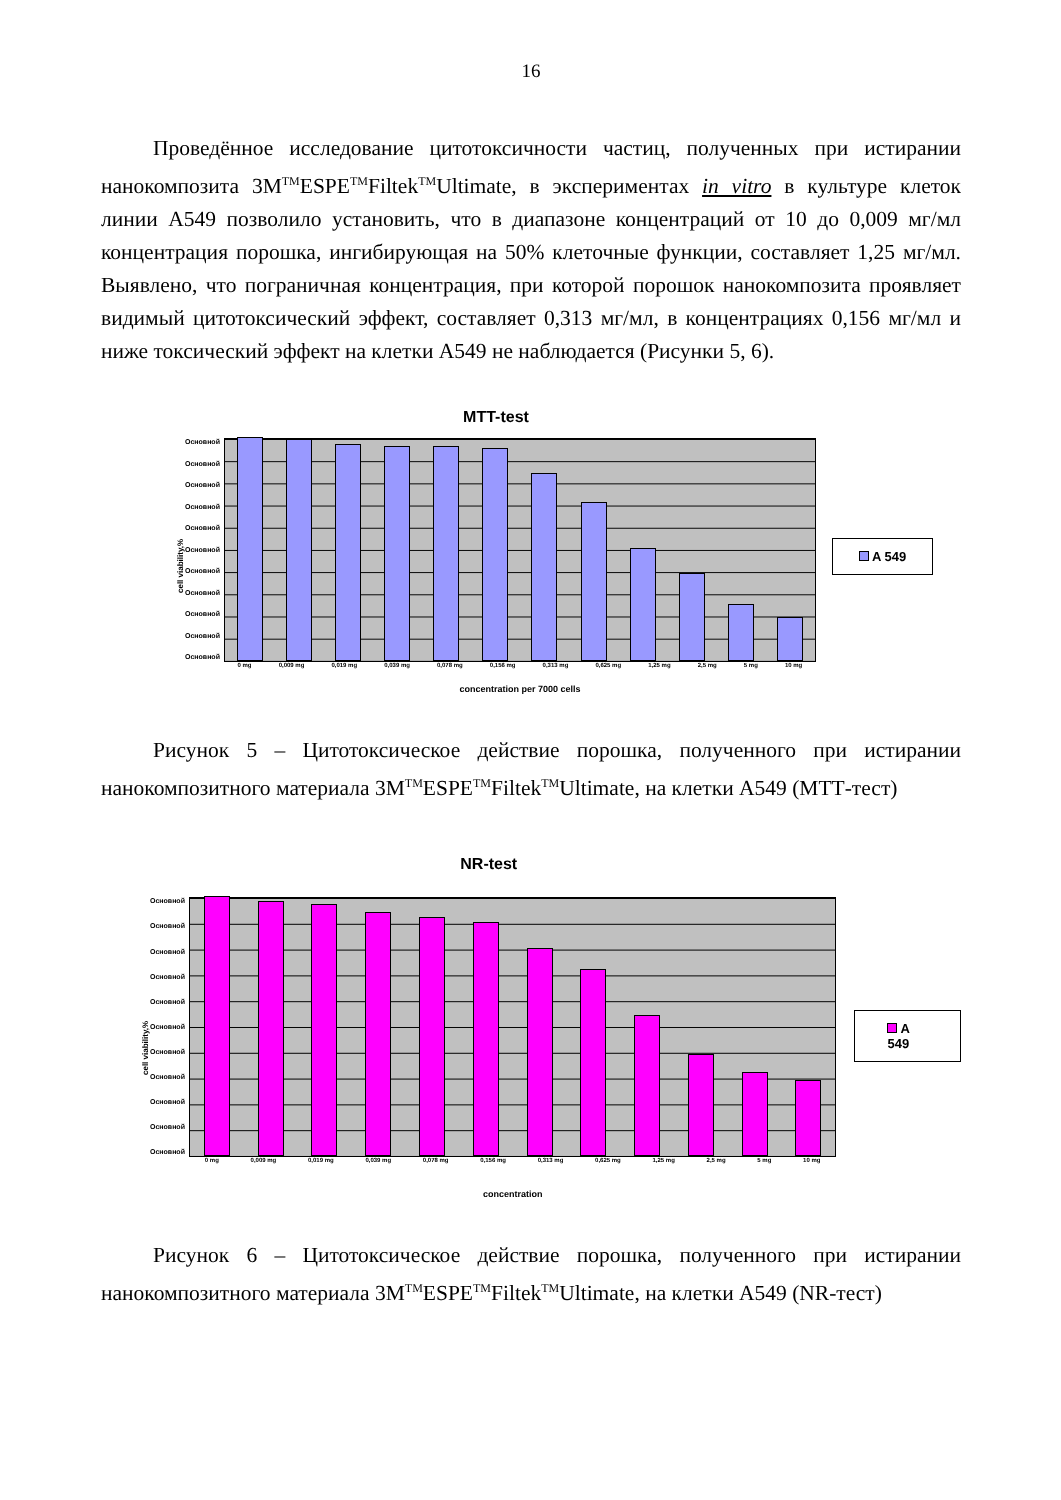16
Проведённое исследование цитотоксичности частиц, полученных при истирании нанокомпозита 3M<sup>TM</sup>ESPE<sup>TM</sup>Filtek<sup>TM</sup>Ultimate, в экспериментах in vitro в культуре клеток линии А549 позволило установить, что в диапазоне концентраций от 10 до 0,009 мг/мл концентрация порошка, ингибирующая на 50% клеточные функции, составляет 1,25 мг/мл. Выявлено, что пограничная концентрация, при которой порошок нанокомпозита проявляет видимый цитотоксический эффект, составляет 0,313 мг/мл, в концентрациях 0,156 мг/мл и ниже токсический эффект на клетки А549 не наблюдается (Рисунки 5, 6).
MTT-test
cell viability,%
Основной
Основной
Основной
Основной
Основной
Основной
Основной
Основной
Основной
Основной
Основной
0 mg 0,009 mg 0,019 mg 0,039 mg 0,078 mg 0,156 mg 0,313 mg 0,625 mg 1,25 mg 2,5 mg 5 mg 10 mg
concentration per 7000 cells
A 549
Рисунок 5 – Цитотоксическое действие порошка, полученного при истирании нанокомпозитного материала 3M<sup>TM</sup>ESPE<sup>TM</sup>Filtek<sup>TM</sup>Ultimate, на клетки А549 (МТТ-тест)
NR-test
cell viability,%
Основной
Основной
Основной
Основной
Основной
Основной
Основной
Основной
Основной
Основной
Основной
0 mg 0,009 mg 0,019 mg 0,039 mg 0,078 mg 0,156 mg 0,313 mg 0,625 mg 1,25 mg 2,5 mg 5 mg 10 mg
concentration
A 549
Рисунок 6 – Цитотоксическое действие порошка, полученного при истирании нанокомпозитного материала 3M<sup>TM</sup>ESPE<sup>TM</sup>Filtek<sup>TM</sup>Ultimate, на клетки А549 (NR-тест)